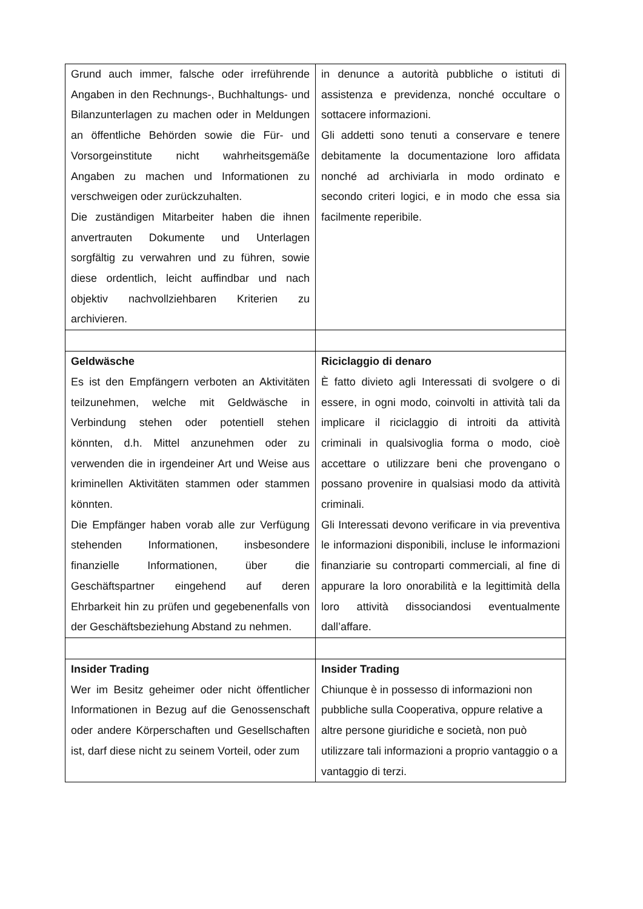| Grund auch immer, falsche oder irreführende Angaben in den Rechnungs-, Buchhaltungs- und Bilanzunterlagen zu machen oder in Meldungen an öffentliche Behörden sowie die Für- und Vorsorgeinstitute nicht wahrheitsgemäße Angaben zu machen und Informationen zu verschweigen oder zurückzuhalten. Die zuständigen Mitarbeiter haben die ihnen anvertrauten Dokumente und Unterlagen sorgfältig zu verwahren und zu führen, sowie diese ordentlich, leicht auffindbar und nach objektiv nachvollziehbaren Kriterien zu archivieren. | in denunce a autorità pubbliche o istituti di assistenza e previdenza, nonché occultare o sottacere informazioni. Gli addetti sono tenuti a conservare e tenere debitamente la documentazione loro affidata nonché ad archiviarla in modo ordinato e secondo criteri logici, e in modo che essa sia facilmente reperibile. |
| Geldwäsche Es ist den Empfängern verboten an Aktivitäten teilzunehmen, welche mit Geldwäsche in Verbindung stehen oder potentiell stehen könnten, d.h. Mittel anzunehmen oder zu verwenden die in irgendeiner Art und Weise aus kriminellen Aktivitäten stammen oder stammen könnten. Die Empfänger haben vorab alle zur Verfügung stehenden Informationen, insbesondere finanzielle Informationen, über die Geschäftspartner eingehend auf deren Ehrbarkeit hin zu prüfen und gegebenenfalls von der Geschäftsbeziehung Abstand zu nehmen. | Riciclaggio di denaro È fatto divieto agli Interessati di svolgere o di essere, in ogni modo, coinvolti in attività tali da implicare il riciclaggio di introiti da attività criminali in qualsivoglia forma o modo, cioè accettare o utilizzare beni che provengano o possano provenire in qualsiasi modo da attività criminali. Gli Interessati devono verificare in via preventiva le informazioni disponibili, incluse le informazioni finanziarie su controparti commerciali, al fine di appurare la loro onorabilità e la legittimità della loro attività dissociandosi eventualmente dall’affare. |
| Insider Trading Wer im Besitz geheimer oder nicht öffentlicher Informationen in Bezug auf die Genossenschaft oder andere Körperschaften und Gesellschaften ist, darf diese nicht zu seinem Vorteil, oder zum | Insider Trading Chiunque è in possesso di informazioni non pubbliche sulla Cooperativa, oppure relative a altre persone giuridiche e società, non può utilizzare tali informazioni a proprio vantaggio o a vantaggio di terzi. |